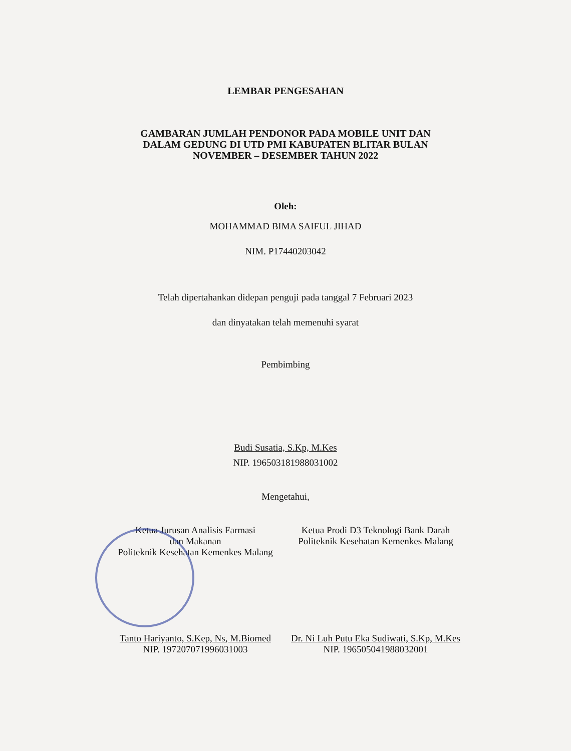LEMBAR PENGESAHAN
GAMBARAN JUMLAH PENDONOR PADA MOBILE UNIT DAN
DALAM GEDUNG DI UTD PMI KABUPATEN BLITAR BULAN
NOVEMBER – DESEMBER TAHUN 2022
Oleh:
MOHAMMAD BIMA SAIFUL JIHAD
NIM. P17440203042
Telah dipertahankan didepan penguji pada tanggal 7 Februari 2023
dan dinyatakan telah memenuhi syarat
Pembimbing
Budi Susatia, S.Kp, M.Kes
NIP. 196503181988031002
Mengetahui,
Ketua Jurusan Analisis Farmasi
dan Makanan
Politeknik Kesehatan Kemenkes Malang
Ketua Prodi D3 Teknologi Bank Darah
Politeknik Kesehatan Kemenkes Malang
Tanto Hariyanto, S.Kep, Ns, M.Biomed
NIP. 197207071996031003
Dr. Ni Luh Putu Eka Sudiwati, S.Kp, M.Kes
NIP. 196505041988032001